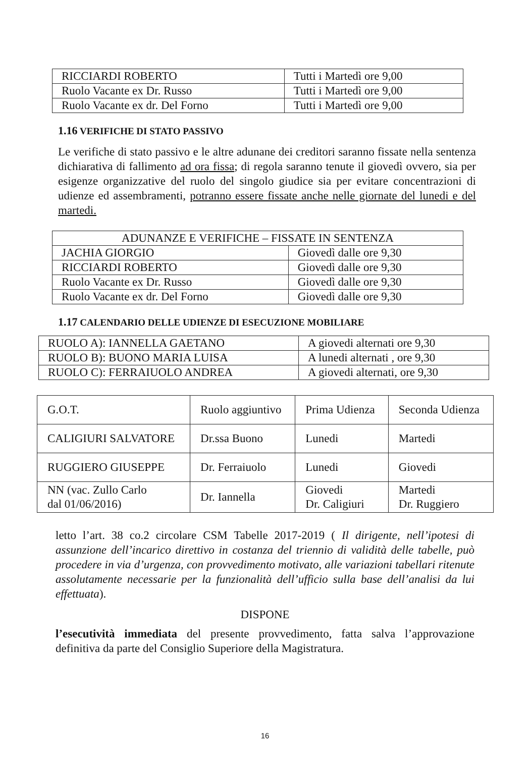| RICCIARDI ROBERTO | Tutti i Martedì ore 9,00 |
| Ruolo Vacante ex Dr. Russo | Tutti i Martedì ore 9,00 |
| Ruolo Vacante ex dr. Del Forno | Tutti i Martedì ore 9,00 |
1.16 VERIFICHE DI STATO PASSIVO
Le verifiche di stato passivo e le altre adunane dei creditori saranno fissate nella sentenza dichiarativa di fallimento ad ora fissa; di regola saranno tenute il giovedì ovvero, sia per esigenze organizzative del ruolo del singolo giudice sia per evitare concentrazioni di udienze ed assembramenti, potranno essere fissate anche nelle giornate del lunedi e del martedi.
| ADUNANZE E VERIFICHE – FISSATE IN SENTENZA | |
| JACHIA GIORGIO | Giovedì dalle ore 9,30 |
| RICCIARDI ROBERTO | Giovedì dalle ore 9,30 |
| Ruolo Vacante ex Dr. Russo | Giovedì dalle ore 9,30 |
| Ruolo Vacante ex dr. Del Forno | Giovedì dalle ore 9,30 |
1.17 CALENDARIO DELLE UDIENZE DI ESECUZIONE MOBILIARE
| RUOLO A): IANNELLA GAETANO | A giovedi alternati ore 9,30 |
| RUOLO B): BUONO MARIA LUISA | A lunedi alternati , ore 9,30 |
| RUOLO C): FERRAIUOLO ANDREA | A giovedi alternati, ore 9,30 |
| G.O.T. | Ruolo aggiuntivo | Prima Udienza | Seconda Udienza |
| CALIGIURI SALVATORE | Dr.ssa Buono | Lunedi | Martedi |
| RUGGIERO GIUSEPPE | Dr. Ferraiuolo | Lunedi | Giovedi |
| NN (vac. Zullo Carlo dal 01/06/2016) | Dr. Iannella | Giovedi Dr. Caligiuri | Martedi Dr. Ruggiero |
letto l’art. 38 co.2 circolare CSM Tabelle 2017-2019 ( Il dirigente, nell’ipotesi di assunzione dell’incarico direttivo in costanza del triennio di validità delle tabelle, può procedere in via d’urgenza, con provvedimento motivato, alle variazioni tabellari ritenute assolutamente necessarie per la funzionalità dell’ufficio sulla base dell’analisi da lui effettuata).
DISPONE
l’esecutività immediata del presente provvedimento, fatta salva l’approvazione definitiva da parte del Consiglio Superiore della Magistratura.
16